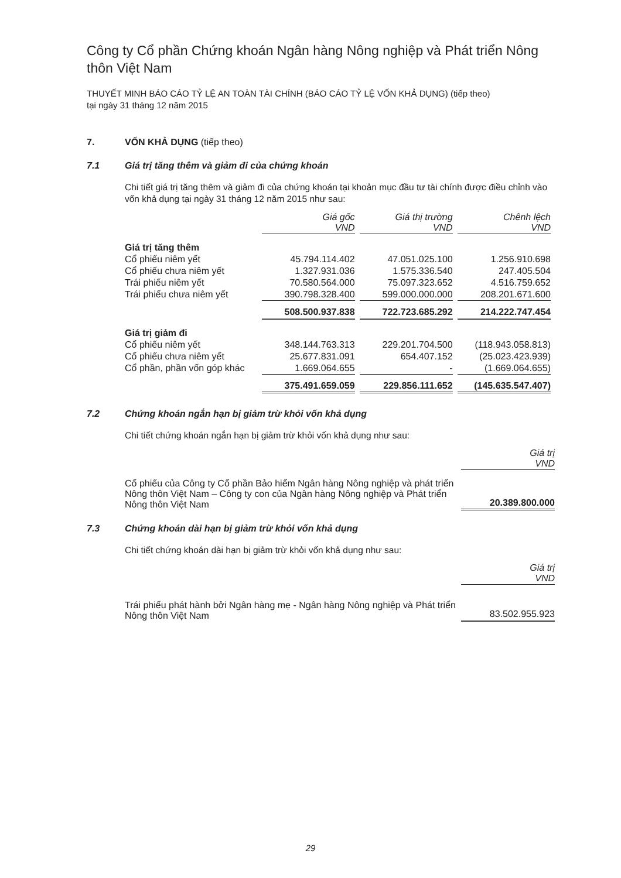Công ty Cổ phần Chứng khoán Ngân hàng Nông nghiệp và Phát triển Nông thôn Việt Nam
THUYẾT MINH BÁO CÁO TỶ LỆ AN TOÀN TÀI CHÍNH (BÁO CÁO TỶ LỆ VỐN KHẢ DỤNG) (tiếp theo)
tại ngày 31 tháng 12 năm 2015
7. VỐN KHẢ DỤNG (tiếp theo)
7.1 Giá trị tăng thêm và giảm đi của chứng khoán
Chi tiết giá trị tăng thêm và giảm đi của chứng khoán tại khoản mục đầu tư tài chính được điều chỉnh vào vốn khả dụng tại ngày 31 tháng 12 năm 2015 như sau:
| | Giá gốc VND | Giá thị trường VND | Chênh lệch VND |
| Giá trị tăng thêm | | | |
| Cổ phiếu niêm yết | 45.794.114.402 | 47.051.025.100 | 1.256.910.698 |
| Cổ phiếu chưa niêm yết | 1.327.931.036 | 1.575.336.540 | 247.405.504 |
| Trái phiếu niêm yết | 70.580.564.000 | 75.097.323.652 | 4.516.759.652 |
| Trái phiếu chưa niêm yết | 390.798.328.400 | 599.000.000.000 | 208.201.671.600 |
| | 508.500.937.838 | 722.723.685.292 | 214.222.747.454 |
| Giá trị giảm đi | | | |
| Cổ phiếu niêm yết | 348.144.763.313 | 229.201.704.500 | (118.943.058.813) |
| Cổ phiếu chưa niêm yết | 25.677.831.091 | 654.407.152 | (25.023.423.939) |
| Cổ phần, phần vốn góp khác | 1.669.064.655 | - | (1.669.064.655) |
| | 375.491.659.059 | 229.856.111.652 | (145.635.547.407) |
7.2 Chứng khoán ngắn hạn bị giảm trừ khỏi vốn khả dụng
Chi tiết chứng khoán ngắn hạn bị giảm trừ khỏi vốn khả dụng như sau:
| | Giá trị VND |
| Cổ phiếu của Công ty Cổ phần Bảo hiểm Ngân hàng Nông nghiệp và phát triển Nông thôn Việt Nam – Công ty con của Ngân hàng Nông nghiệp và Phát triển Nông thôn Việt Nam | 20.389.800.000 |
7.3 Chứng khoán dài hạn bị giảm trừ khỏi vốn khả dụng
Chi tiết chứng khoán dài hạn bị giảm trừ khỏi vốn khả dụng như sau:
| | Giá trị VND |
| Trái phiếu phát hành bởi Ngân hàng mẹ - Ngân hàng Nông nghiệp và Phát triển Nông thôn Việt Nam | 83.502.955.923 |
29